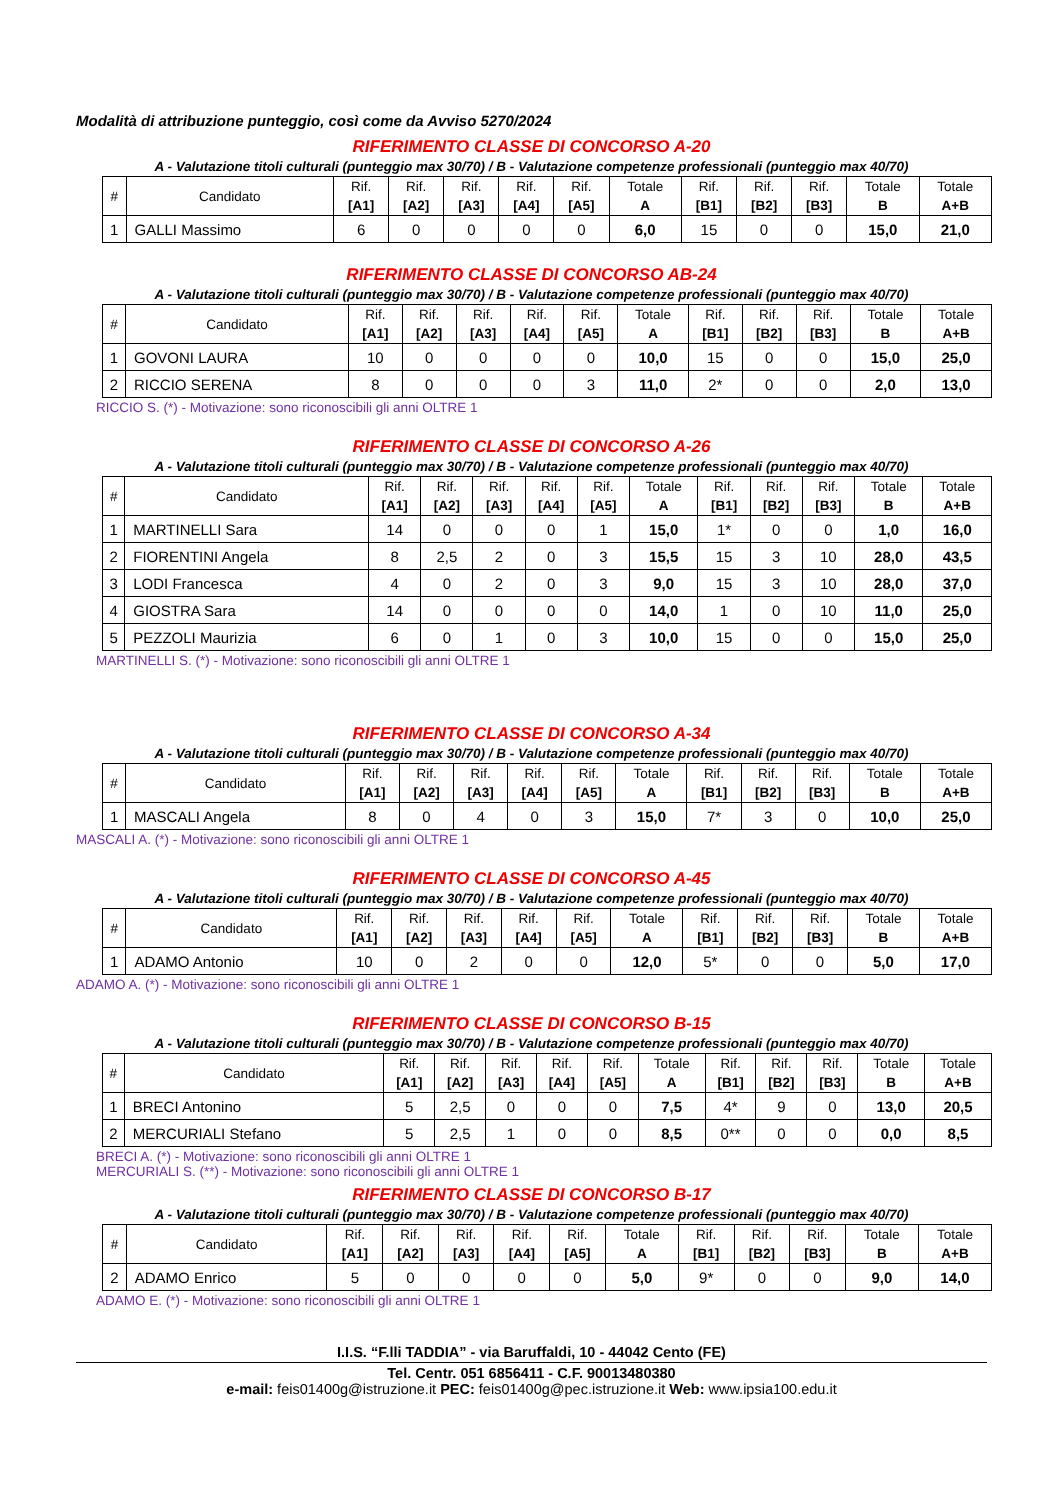Modalità di attribuzione punteggio, così come da Avviso 5270/2024
RIFERIMENTO CLASSE DI CONCORSO A-20
A - Valutazione titoli culturali (punteggio max 30/70) / B - Valutazione competenze professionali (punteggio max 40/70)
| # | Candidato | Rif. [A1] | Rif. [A2] | Rif. [A3] | Rif. [A4] | Rif. [A5] | Totale A | Rif. [B1] | Rif. [B2] | Rif. [B3] | Totale B | Totale A+B |
| --- | --- | --- | --- | --- | --- | --- | --- | --- | --- | --- | --- | --- |
| 1 | GALLI Massimo | 6 | 0 | 0 | 0 | 0 | 6,0 | 15 | 0 | 0 | 15,0 | 21,0 |
RIFERIMENTO CLASSE DI CONCORSO AB-24
A - Valutazione titoli culturali (punteggio max 30/70) / B - Valutazione competenze professionali (punteggio max 40/70)
| # | Candidato | Rif. [A1] | Rif. [A2] | Rif. [A3] | Rif. [A4] | Rif. [A5] | Totale A | Rif. [B1] | Rif. [B2] | Rif. [B3] | Totale B | Totale A+B |
| --- | --- | --- | --- | --- | --- | --- | --- | --- | --- | --- | --- | --- |
| 1 | GOVONI LAURA | 10 | 0 | 0 | 0 | 0 | 10,0 | 15 | 0 | 0 | 15,0 | 25,0 |
| 2 | RICCIO SERENA | 8 | 0 | 0 | 0 | 3 | 11,0 | 2* | 0 | 0 | 2,0 | 13,0 |
RICCIO S. (*) - Motivazione: sono riconoscibili gli anni OLTRE 1
RIFERIMENTO CLASSE DI CONCORSO A-26
A - Valutazione titoli culturali (punteggio max 30/70) / B - Valutazione competenze professionali (punteggio max 40/70)
| # | Candidato | Rif. [A1] | Rif. [A2] | Rif. [A3] | Rif. [A4] | Rif. [A5] | Totale A | Rif. [B1] | Rif. [B2] | Rif. [B3] | Totale B | Totale A+B |
| --- | --- | --- | --- | --- | --- | --- | --- | --- | --- | --- | --- | --- |
| 1 | MARTINELLI Sara | 14 | 0 | 0 | 0 | 1 | 15,0 | 1* | 0 | 0 | 1,0 | 16,0 |
| 2 | FIORENTINI Angela | 8 | 2,5 | 2 | 0 | 3 | 15,5 | 15 | 3 | 10 | 28,0 | 43,5 |
| 3 | LODI Francesca | 4 | 0 | 2 | 0 | 3 | 9,0 | 15 | 3 | 10 | 28,0 | 37,0 |
| 4 | GIOSTRA Sara | 14 | 0 | 0 | 0 | 0 | 14,0 | 1 | 0 | 10 | 11,0 | 25,0 |
| 5 | PEZZOLI Maurizia | 6 | 0 | 1 | 0 | 3 | 10,0 | 15 | 0 | 0 | 15,0 | 25,0 |
MARTINELLI S. (*) - Motivazione: sono riconoscibili gli anni OLTRE 1
RIFERIMENTO CLASSE DI CONCORSO A-34
A - Valutazione titoli culturali (punteggio max 30/70) / B - Valutazione competenze professionali (punteggio max 40/70)
| # | Candidato | Rif. [A1] | Rif. [A2] | Rif. [A3] | Rif. [A4] | Rif. [A5] | Totale A | Rif. [B1] | Rif. [B2] | Rif. [B3] | Totale B | Totale A+B |
| --- | --- | --- | --- | --- | --- | --- | --- | --- | --- | --- | --- | --- |
| 1 | MASCALI Angela | 8 | 0 | 4 | 0 | 3 | 15,0 | 7* | 3 | 0 | 10,0 | 25,0 |
MASCALI A. (*) - Motivazione: sono riconoscibili gli anni OLTRE 1
RIFERIMENTO CLASSE DI CONCORSO A-45
A - Valutazione titoli culturali (punteggio max 30/70) / B - Valutazione competenze professionali (punteggio max 40/70)
| # | Candidato | Rif. [A1] | Rif. [A2] | Rif. [A3] | Rif. [A4] | Rif. [A5] | Totale A | Rif. [B1] | Rif. [B2] | Rif. [B3] | Totale B | Totale A+B |
| --- | --- | --- | --- | --- | --- | --- | --- | --- | --- | --- | --- | --- |
| 1 | ADAMO Antonio | 10 | 0 | 2 | 0 | 0 | 12,0 | 5* | 0 | 0 | 5,0 | 17,0 |
ADAMO A. (*) - Motivazione: sono riconoscibili gli anni OLTRE 1
RIFERIMENTO CLASSE DI CONCORSO B-15
A - Valutazione titoli culturali (punteggio max 30/70) / B - Valutazione competenze professionali (punteggio max 40/70)
| # | Candidato | Rif. [A1] | Rif. [A2] | Rif. [A3] | Rif. [A4] | Rif. [A5] | Totale A | Rif. [B1] | Rif. [B2] | Rif. [B3] | Totale B | Totale A+B |
| --- | --- | --- | --- | --- | --- | --- | --- | --- | --- | --- | --- | --- |
| 1 | BRECI Antonino | 5 | 2,5 | 0 | 0 | 0 | 7,5 | 4* | 9 | 0 | 13,0 | 20,5 |
| 2 | MERCURIALI Stefano | 5 | 2,5 | 1 | 0 | 0 | 8,5 | 0** | 0 | 0 | 0,0 | 8,5 |
BRECI A. (*) - Motivazione: sono riconoscibili gli anni OLTRE 1
MERCURIALI S. (**) - Motivazione: sono riconoscibili gli anni OLTRE 1
RIFERIMENTO CLASSE DI CONCORSO B-17
A - Valutazione titoli culturali (punteggio max 30/70) / B - Valutazione competenze professionali (punteggio max 40/70)
| # | Candidato | Rif. [A1] | Rif. [A2] | Rif. [A3] | Rif. [A4] | Rif. [A5] | Totale A | Rif. [B1] | Rif. [B2] | Rif. [B3] | Totale B | Totale A+B |
| --- | --- | --- | --- | --- | --- | --- | --- | --- | --- | --- | --- | --- |
| 2 | ADAMO Enrico | 5 | 0 | 0 | 0 | 0 | 5,0 | 9* | 0 | 0 | 9,0 | 14,0 |
ADAMO E. (*) - Motivazione: sono riconoscibili gli anni OLTRE 1
I.I.S. “F.lli TADDIA” - via Baruffaldi, 10 - 44042 Cento (FE)
Tel. Centr. 051 6856411 - C.F. 90013480380
e-mail: feis01400g@istruzione.it PEC: feis01400g@pec.istruzione.it Web: www.ipsia100.edu.it